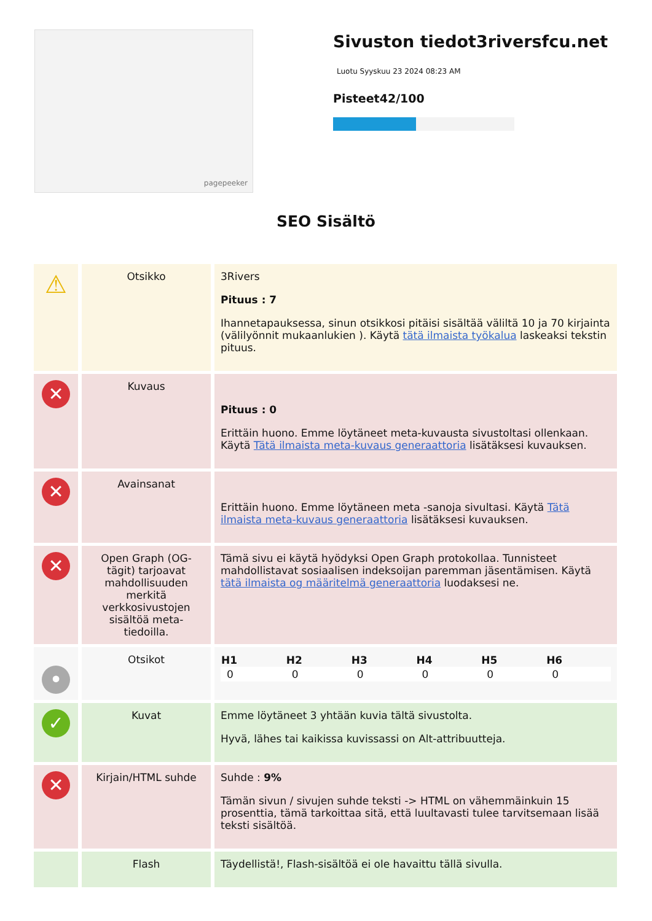pagepeeker
Sivuston tiedot3riversfcu.net
Luotu Syyskuu 23 2024 08:23 AM
Pisteet42/100
SEO Sisältö
| ⚠ | Otsikko | 3Rivers Pituus : 7 Ihannetapauksessa, sinun otsikkosi pitäisi sisältää väliltä 10 ja 70 kirjainta (välilyönnit mukaanlukien ). Käytä tätä ilmaista työkalua laskeaksi tekstin pituus. |
| ✕ | Kuvaus | Pituus : 0 Erittäin huono. Emme löytäneet meta-kuvausta sivustoltasi ollenkaan. Käytä Tätä ilmaista meta-kuvaus generaattoria lisätäksesi kuvauksen. |
| ✕ | Avainsanat | Erittäin huono. Emme löytäneen meta -sanoja sivultasi. Käytä Tätä ilmaista meta-kuvaus generaattoria lisätäksesi kuvauksen. |
| ✕ | Open Graph (OG-tägit) tarjoavat mahdollisuuden merkitä verkkosivustojen sisältöä meta-tiedoilla. | Tämä sivu ei käytä hyödyksi Open Graph protokollaa. Tunnisteet mahdollistavat sosiaalisen indeksoijan paremman jäsentämisen. Käytä tätä ilmaista og määritelmä generaattoria luodaksesi ne. |
| • | Otsikot | / H1 / H2 / H3 / H4 / H5 / H6 / / --- / --- / --- / --- / --- / --- / / 0 / 0 / 0 / 0 / 0 / 0 / |
| ✓ | Kuvat | Emme löytäneet 3 yhtään kuvia tältä sivustolta. Hyvä, lähes tai kaikissa kuvissassi on Alt-attribuutteja. |
| ✕ | Kirjain/HTML suhde | Suhde : 9% Tämän sivun / sivujen suhde teksti -> HTML on vähemmäinkuin 15 prosenttia, tämä tarkoittaa sitä, että luultavasti tulee tarvitsemaan lisää teksti sisältöä. |
| | Flash | Täydellistä!, Flash-sisältöä ei ole havaittu tällä sivulla. |